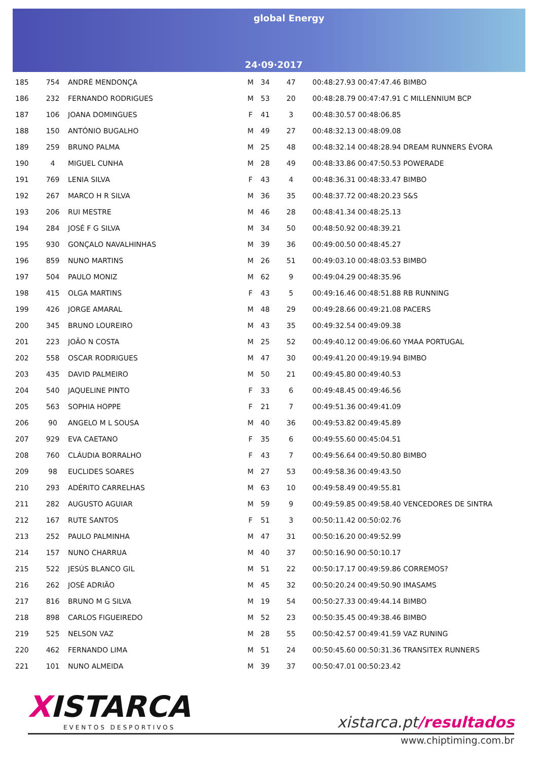global Energy
24·09·2017
| 185 | 754 | ANDRÉ MENDONÇA | M | 34 | 47 | 00:48:27.93 00:47:47.46 BIMBO |
| 186 | 232 | FERNANDO RODRIGUES | M | 53 | 20 | 00:48:28.79 00:47:47.91 C MILLENNIUM BCP |
| 187 | 106 | JOANA DOMINGUES | F | 41 | 3 | 00:48:30.57 00:48:06.85 |
| 188 | 150 | ANTÓNIO BUGALHO | M | 49 | 27 | 00:48:32.13 00:48:09.08 |
| 189 | 259 | BRUNO PALMA | M | 25 | 48 | 00:48:32.14 00:48:28.94 DREAM RUNNERS ÉVORA |
| 190 | 4 | MIGUEL CUNHA | M | 28 | 49 | 00:48:33.86 00:47:50.53 POWERADE |
| 191 | 769 | LENIA SILVA | F | 43 | 4 | 00:48:36.31 00:48:33.47 BIMBO |
| 192 | 267 | MARCO H R SILVA | M | 36 | 35 | 00:48:37.72 00:48:20.23 S&S |
| 193 | 206 | RUI MESTRE | M | 46 | 28 | 00:48:41.34 00:48:25.13 |
| 194 | 284 | JOSÉ F G SILVA | M | 34 | 50 | 00:48:50.92 00:48:39.21 |
| 195 | 930 | GONÇALO NAVALHINHAS | M | 39 | 36 | 00:49:00.50 00:48:45.27 |
| 196 | 859 | NUNO MARTINS | M | 26 | 51 | 00:49:03.10 00:48:03.53 BIMBO |
| 197 | 504 | PAULO MONIZ | M | 62 | 9 | 00:49:04.29 00:48:35.96 |
| 198 | 415 | OLGA MARTINS | F | 43 | 5 | 00:49:16.46 00:48:51.88 RB RUNNING |
| 199 | 426 | JORGE AMARAL | M | 48 | 29 | 00:49:28.66 00:49:21.08 PACERS |
| 200 | 345 | BRUNO LOUREIRO | M | 43 | 35 | 00:49:32.54 00:49:09.38 |
| 201 | 223 | JOÃO N COSTA | M | 25 | 52 | 00:49:40.12 00:49:06.60 YMAA PORTUGAL |
| 202 | 558 | OSCAR RODRIGUES | M | 47 | 30 | 00:49:41.20 00:49:19.94 BIMBO |
| 203 | 435 | DAVID PALMEIRO | M | 50 | 21 | 00:49:45.80 00:49:40.53 |
| 204 | 540 | JAQUELINE PINTO | F | 33 | 6 | 00:49:48.45 00:49:46.56 |
| 205 | 563 | SOPHIA HOPPE | F | 21 | 7 | 00:49:51.36 00:49:41.09 |
| 206 | 90 | ANGELO M L SOUSA | M | 40 | 36 | 00:49:53.82 00:49:45.89 |
| 207 | 929 | EVA CAETANO | F | 35 | 6 | 00:49:55.60 00:45:04.51 |
| 208 | 760 | CLÁUDIA BORRALHO | F | 43 | 7 | 00:49:56.64 00:49:50.80 BIMBO |
| 209 | 98 | EUCLIDES SOARES | M | 27 | 53 | 00:49:58.36 00:49:43.50 |
| 210 | 293 | ADÉRITO CARRELHAS | M | 63 | 10 | 00:49:58.49 00:49:55.81 |
| 211 | 282 | AUGUSTO AGUIAR | M | 59 | 9 | 00:49:59.85 00:49:58.40 VENCEDORES DE SINTRA |
| 212 | 167 | RUTE SANTOS | F | 51 | 3 | 00:50:11.42 00:50:02.76 |
| 213 | 252 | PAULO PALMINHA | M | 47 | 31 | 00:50:16.20 00:49:52.99 |
| 214 | 157 | NUNO CHARRUA | M | 40 | 37 | 00:50:16.90 00:50:10.17 |
| 215 | 522 | JESÚS BLANCO GIL | M | 51 | 22 | 00:50:17.17 00:49:59.86 CORREMOS? |
| 216 | 262 | JOSÉ ADRIÃO | M | 45 | 32 | 00:50:20.24 00:49:50.90 IMASAMS |
| 217 | 816 | BRUNO M G SILVA | M | 19 | 54 | 00:50:27.33 00:49:44.14 BIMBO |
| 218 | 898 | CARLOS FIGUEIREDO | M | 52 | 23 | 00:50:35.45 00:49:38.46 BIMBO |
| 219 | 525 | NELSON VAZ | M | 28 | 55 | 00:50:42.57 00:49:41.59 VAZ RUNING |
| 220 | 462 | FERNANDO LIMA | M | 51 | 24 | 00:50:45.60 00:50:31.36 TRANSITEX RUNNERS |
| 221 | 101 | NUNO ALMEIDA | M | 39 | 37 | 00:50:47.01 00:50:23.42 |
XISTARCA
EVENTOS DESPORTIVOS
xistarca.pt/resultados
www.chiptiming.com.br